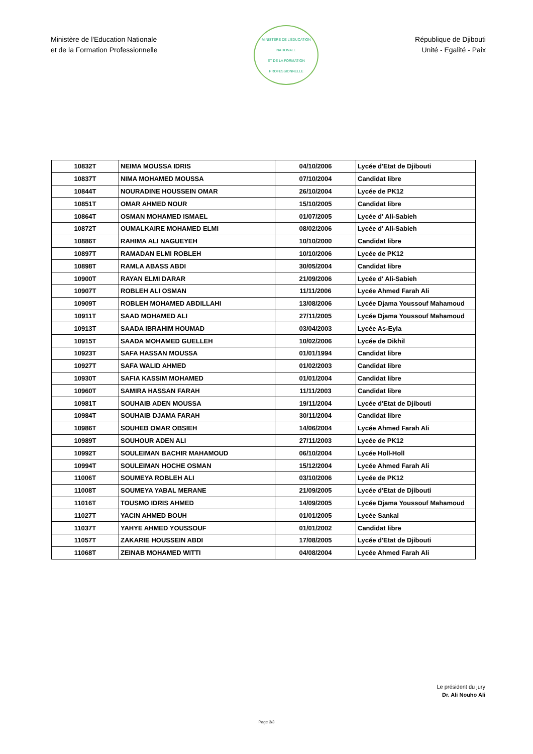Ministère de l'Education Nationale
et de la Formation Professionnelle
MINISTÈRE DE L'ÉDUCATION NATIONALE
ET DE LA FORMATION PROFESSIONNELLE
République de Djibouti
Unité - Egalité - Paix
| 10832T | NEIMA MOUSSA IDRIS | 04/10/2006 | Lycée d'Etat de Djibouti |
| 10837T | NIMA MOHAMED MOUSSA | 07/10/2004 | Candidat libre |
| 10844T | NOURADINE HOUSSEIN OMAR | 26/10/2004 | Lycée de PK12 |
| 10851T | OMAR AHMED NOUR | 15/10/2005 | Candidat libre |
| 10864T | OSMAN MOHAMED ISMAEL | 01/07/2005 | Lycée d' Ali-Sabieh |
| 10872T | OUMALKAIRE MOHAMED ELMI | 08/02/2006 | Lycée d' Ali-Sabieh |
| 10886T | RAHIMA ALI NAGUEYEH | 10/10/2000 | Candidat libre |
| 10897T | RAMADAN ELMI ROBLEH | 10/10/2006 | Lycée de PK12 |
| 10898T | RAMLA ABASS ABDI | 30/05/2004 | Candidat libre |
| 10900T | RAYAN ELMI DARAR | 21/09/2006 | Lycée d' Ali-Sabieh |
| 10907T | ROBLEH ALI OSMAN | 11/11/2006 | Lycée Ahmed Farah Ali |
| 10909T | ROBLEH MOHAMED ABDILLAHI | 13/08/2006 | Lycée Djama Youssouf Mahamoud |
| 10911T | SAAD MOHAMED ALI | 27/11/2005 | Lycée Djama Youssouf Mahamoud |
| 10913T | SAADA IBRAHIM HOUMAD | 03/04/2003 | Lycée As-Eyla |
| 10915T | SAADA MOHAMED GUELLEH | 10/02/2006 | Lycée de Dikhil |
| 10923T | SAFA HASSAN MOUSSA | 01/01/1994 | Candidat libre |
| 10927T | SAFA WALID AHMED | 01/02/2003 | Candidat libre |
| 10930T | SAFIA KASSIM MOHAMED | 01/01/2004 | Candidat libre |
| 10960T | SAMIRA HASSAN FARAH | 11/11/2003 | Candidat libre |
| 10981T | SOUHAIB ADEN MOUSSA | 19/11/2004 | Lycée d'Etat de Djibouti |
| 10984T | SOUHAIB DJAMA FARAH | 30/11/2004 | Candidat libre |
| 10986T | SOUHEB OMAR OBSIEH | 14/06/2004 | Lycée Ahmed Farah Ali |
| 10989T | SOUHOUR ADEN ALI | 27/11/2003 | Lycée de PK12 |
| 10992T | SOULEIMAN BACHIR MAHAMOUD | 06/10/2004 | Lycée Holl-Holl |
| 10994T | SOULEIMAN HOCHE OSMAN | 15/12/2004 | Lycée Ahmed Farah Ali |
| 11006T | SOUMEYA ROBLEH ALI | 03/10/2006 | Lycée de PK12 |
| 11008T | SOUMEYA YABAL MERANE | 21/09/2005 | Lycée d'Etat de Djibouti |
| 11016T | TOUSMO IDRIS AHMED | 14/09/2005 | Lycée Djama Youssouf Mahamoud |
| 11027T | YACIN AHMED BOUH | 01/01/2005 | Lycée Sankal |
| 11037T | YAHYE AHMED YOUSSOUF | 01/01/2002 | Candidat libre |
| 11057T | ZAKARIE HOUSSEIN ABDI | 17/08/2005 | Lycée d'Etat de Djibouti |
| 11068T | ZEINAB MOHAMED WITTI | 04/08/2004 | Lycée Ahmed Farah Ali |
Le président du jury
Dr. Ali Nouho Ali
Page 3/3